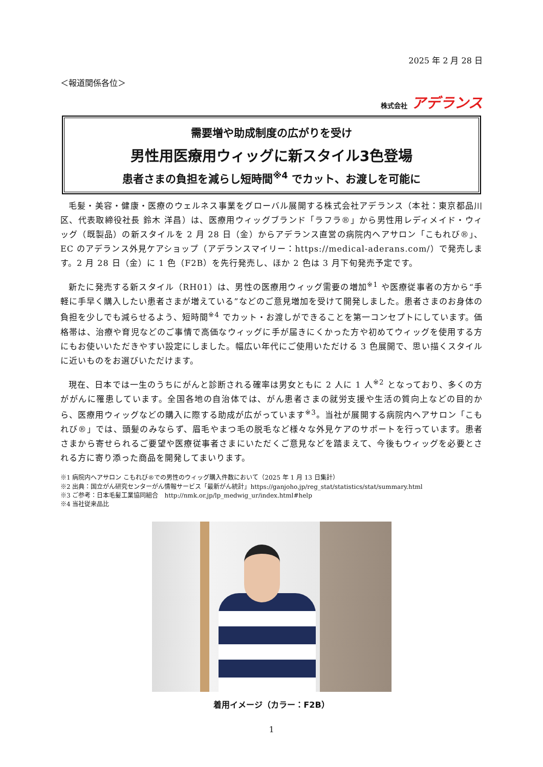2025 年 2 月 28 日
＜報道関係各位＞
株式会社 アデランス
需要増や助成制度の広がりを受け
男性用医療用ウィッグに新スタイル3色登場
患者さまの負担を減らし短時間<sup>※4</sup> でカット、お渡しを可能に
毛髪・美容・健康・医療のウェルネス事業をグローバル展開する株式会社アデランス（本社：東京都品川区、代表取締役社長 鈴木 洋昌）は、医療用ウィッグブランド「ラフラ®」から男性用レディメイド・ウィッグ（既製品）の新スタイルを 2 月 28 日（金）からアデランス直営の病院内ヘアサロン「こもれび®」、EC のアデランス外見ケアショップ（アデランスマイリー：https://medical-aderans.com/）で発売します。2 月 28 日（金）に 1 色（F2B）を先行発売し、ほか 2 色は 3 月下旬発売予定です。
新たに発売する新スタイル（RH01）は、男性の医療用ウィッグ需要の増加<sup>※1</sup> や医療従事者の方から“手軽に手早く購入したい患者さまが増えている”などのご意見増加を受けて開発しました。患者さまのお身体の負担を少しでも減らせるよう、短時間<sup>※4</sup> でカット・お渡しができることを第一コンセプトにしています。価格帯は、治療や育児などのご事情で高価なウィッグに手が届きにくかった方や初めてウィッグを使用する方にもお使いいただきやすい設定にしました。幅広い年代にご使用いただける 3 色展開で、思い描くスタイルに近いものをお選びいただけます。
現在、日本では一生のうちにがんと診断される確率は男女ともに 2 人に 1 人<sup>※2</sup> となっており、多くの方ががんに罹患しています。全国各地の自治体では、がん患者さまの就労支援や生活の質向上などの目的から、医療用ウィッグなどの購入に際する助成が広がっています<sup>※3</sup>。当社が展開する病院内ヘアサロン「こもれび®」では、頭髪のみならず、眉毛やまつ毛の脱毛など様々な外見ケアのサポートを行っています。患者さまから寄せられるご要望や医療従事者さまにいただくご意見などを踏まえて、今後もウィッグを必要とされる方に寄り添った商品を開発してまいります。
※1 病院内ヘアサロン こもれび®での男性のウィッグ購入件数において（2025 年 1 月 13 日集計）
※2 出典：国立がん研究センターがん情報サービス「最新がん統計」https://ganjoho.jp/reg_stat/statistics/stat/summary.html
※3 ご参考：日本毛髪工業協同組合　http://nmk.or.jp/lp_medwig_ur/index.html#help
※4 当社従来品比
着用イメージ（カラー：F2B）
1